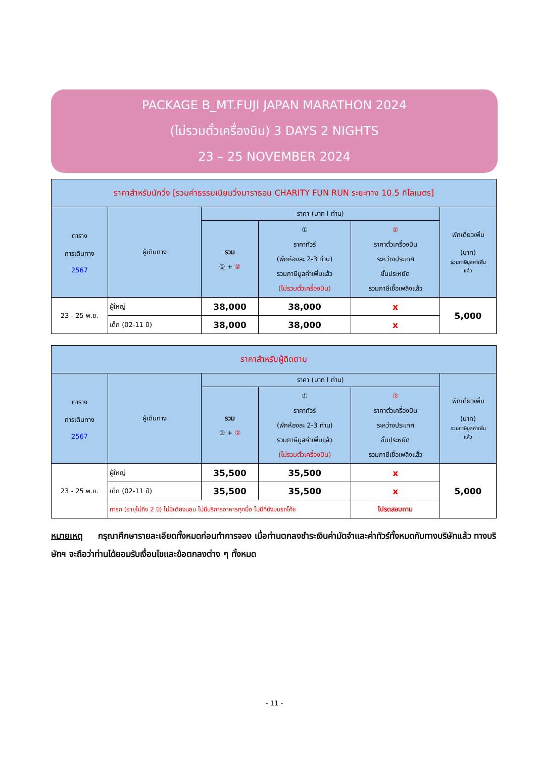PACKAGE B_MT.FUJI JAPAN MARATHON 2024
(ไม่รวมตั๋วเครื่องบิน) 3 DAYS 2 NIGHTS
23 – 25 NOVEMBER 2024
| ราคาสำหรับนักวิ่ง [รวมค่าธรรมเนียมวิ่งมาราธอน CHARITY FUN RUN ระยะทาง 10.5 กิโลเมตร] | | | | | |
| --- | --- | --- | --- | --- | --- |
| ตาราง การเดินทาง 2567 | ผู้เดินทาง | ราคา (บาท I ท่าน) | | | พักเดี่ยวเพิ่ม (บาท) รวมภาษีมูลค่าเพิ่ม แล้ว |
| | | รวม ① + ② | ① ราคาทัวร์ (พักห้องละ 2-3 ท่าน) รวมภาษีมูลค่าเพิ่มแล้ว (ไม่รวมตั๋วเครื่องบิน) | ② ราคาตั๋วเครื่องบิน ระหว่างประเทศ ชั้นประหยัด รวมภาษีเชื้อเพลิงแล้ว | |
| 23 - 25 พ.ย. | ผู้ใหญ่ | 38,000 | 38,000 | x | 5,000 |
| | เด็ก (02-11 ปี) | 38,000 | 38,000 | x | |
| ราคาสำหรับผู้ติดตาม | | | | | |
| --- | --- | --- | --- | --- | --- |
| ตาราง การเดินทาง 2567 | ผู้เดินทาง | ราคา (บาท I ท่าน) | | | พักเดี่ยวเพิ่ม (บาท) รวมภาษีมูลค่าเพิ่ม แล้ว |
| | | รวม ① + ② | ① ราคาทัวร์ (พักห้องละ 2-3 ท่าน) รวมภาษีมูลค่าเพิ่มแล้ว (ไม่รวมตั๋วเครื่องบิน) | ② ราคาตั๋วเครื่องบิน ระหว่างประเทศ ชั้นประหยัด รวมภาษีเชื้อเพลิงแล้ว | |
| 23 - 25 พ.ย. | ผู้ใหญ่ | 35,500 | 35,500 | x | 5,000 |
| | เด็ก (02-11 ปี) | 35,500 | 35,500 | x | |
| | ทารก (อายุไม่ถึง 2 ปี) ไม่มีเตียงนอน ไม่มีบริการอาหารทุกมื้อ ไม่มีที่นั่งบนรถโค้ช | | | โปรดสอบถาม | |
หมายเหตุ กรุณาศึกษารายละเอียดทั้งหมดก่อนทำการจอง เมื่อท่านตกลงชำระเงินค่ามัดจำและค่าทัวร์ทั้งหมดกับทางบริษัทแล้ว ทางบริษัทฯ จะถือว่าท่านได้ยอมรับเงื่อนไขและข้อตกลงต่าง ๆ ทั้งหมด
- 11 -